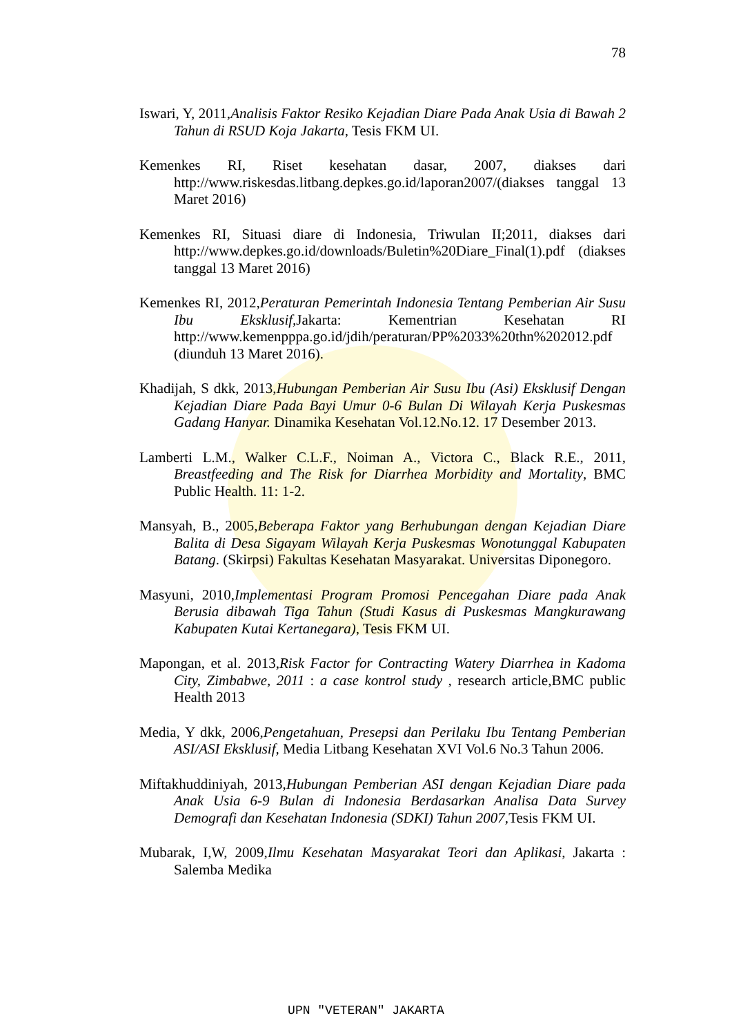78
Iswari, Y, 2011,Analisis Faktor Resiko Kejadian Diare Pada Anak Usia di Bawah 2 Tahun di RSUD Koja Jakarta, Tesis FKM UI.
Kemenkes RI, Riset kesehatan dasar, 2007, diakses dari http://www.riskesdas.litbang.depkes.go.id/laporan2007/(diakses tanggal 13 Maret 2016)
Kemenkes RI, Situasi diare di Indonesia, Triwulan II;2011, diakses dari http://www.depkes.go.id/downloads/Buletin%20Diare_Final(1).pdf (diakses tanggal 13 Maret 2016)
Kemenkes RI, 2012,Peraturan Pemerintah Indonesia Tentang Pemberian Air Susu Ibu Eksklusif, Jakarta: Kementrian Kesehatan RI http://www.kemenpppa.go.id/jdih/peraturan/PP%2033%20thn%202012.pdf (diunduh 13 Maret 2016).
Khadijah, S dkk, 2013,Hubungan Pemberian Air Susu Ibu (Asi) Eksklusif Dengan Kejadian Diare Pada Bayi Umur 0-6 Bulan Di Wilayah Kerja Puskesmas Gadang Hanyar. Dinamika Kesehatan Vol.12.No.12. 17 Desember 2013.
Lamberti L.M., Walker C.L.F., Noiman A., Victora C., Black R.E., 2011, Breastfeeding and The Risk for Diarrhea Morbidity and Mortality, BMC Public Health. 11: 1-2.
Mansyah, B., 2005,Beberapa Faktor yang Berhubungan dengan Kejadian Diare Balita di Desa Sigayam Wilayah Kerja Puskesmas Wonotunggal Kabupaten Batang. (Skirpsi) Fakultas Kesehatan Masyarakat. Universitas Diponegoro.
Masyuni, 2010,Implementasi Program Promosi Pencegahan Diare pada Anak Berusia dibawah Tiga Tahun (Studi Kasus di Puskesmas Mangkurawang Kabupaten Kutai Kertanegara), Tesis FKM UI.
Mapongan, et al. 2013,Risk Factor for Contracting Watery Diarrhea in Kadoma City, Zimbabwe, 2011 : a case kontrol study , research article,BMC public Health 2013
Media, Y dkk, 2006,Pengetahuan, Presepsi dan Perilaku Ibu Tentang Pemberian ASI/ASI Eksklusif, Media Litbang Kesehatan XVI Vol.6 No.3 Tahun 2006.
Miftakhuddiniyah, 2013,Hubungan Pemberian ASI dengan Kejadian Diare pada Anak Usia 6-9 Bulan di Indonesia Berdasarkan Analisa Data Survey Demografi dan Kesehatan Indonesia (SDKI) Tahun 2007, Tesis FKM UI.
Mubarak, I,W, 2009,Ilmu Kesehatan Masyarakat Teori dan Aplikasi, Jakarta : Salemba Medika
UPN "VETERAN" JAKARTA